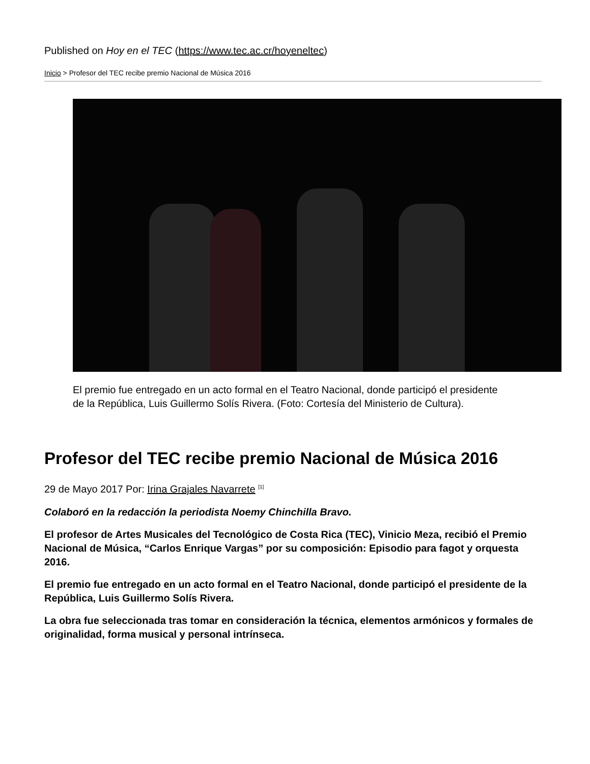Published on Hoy en el TEC (https://www.tec.ac.cr/hoyeneltec)
Inicio > Profesor del TEC recibe premio Nacional de Música 2016
El premio fue entregado en un acto formal en el Teatro Nacional, donde participó el presidente de la República, Luis Guillermo Solís Rivera. (Foto: Cortesía del Ministerio de Cultura).
Profesor del TEC recibe premio Nacional de Música 2016
29 de Mayo 2017 Por: Irina Grajales Navarrete <sup>[1]</sup>
Colaboró en la redacción la periodista Noemy Chinchilla Bravo.
El profesor de Artes Musicales del Tecnológico de Costa Rica (TEC), Vinicio Meza, recibió el Premio Nacional de Música, “Carlos Enrique Vargas” por su composición: Episodio para fagot y orquesta 2016.
El premio fue entregado en un acto formal en el Teatro Nacional, donde participó el presidente de la República, Luis Guillermo Solís Rivera.
La obra fue seleccionada tras tomar en consideración la técnica, elementos armónicos y formales de originalidad, forma musical y personal intrínseca.